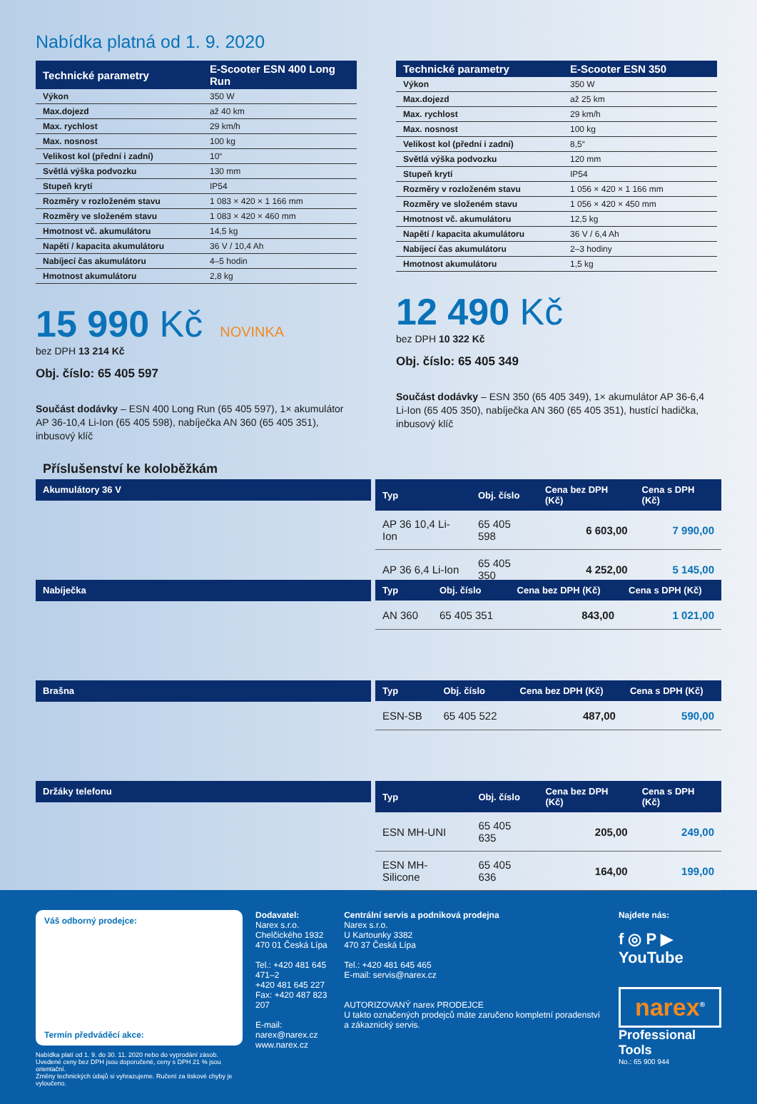Nabídka platná od 1. 9. 2020
| Technické parametry | E-Scooter ESN 400 Long Run |
| --- | --- |
| Výkon | 350 W |
| Max.dojezd | až 40 km |
| Max. rychlost | 29 km/h |
| Max. nosnost | 100 kg |
| Velikost kol (přední i zadní) | 10“ |
| Světlá výška podvozku | 130 mm |
| Stupeň krytí | IP54 |
| Rozměry v rozloženém stavu | 1 083 × 420 × 1 166 mm |
| Rozměry ve složeném stavu | 1 083 × 420 × 460 mm |
| Hmotnost vč. akumulátoru | 14,5 kg |
| Napětí / kapacita akumulátoru | 36 V / 10,4 Ah |
| Nabíjecí čas akumulátoru | 4–5 hodin |
| Hmotnost akumulátoru | 2,8 kg |
15 990 Kč NOVINKA
bez DPH 13 214 Kč
Obj. číslo: 65 405 597
Součást dodávky – ESN 400 Long Run (65 405 597), 1× akumulátor AP 36-10,4 Li-Ion (65 405 598), nabíječka AN 360 (65 405 351), inbusový klíč
| Technické parametry | E-Scooter ESN 350 |
| --- | --- |
| Výkon | 350 W |
| Max.dojezd | až 25 km |
| Max. rychlost | 29 km/h |
| Max. nosnost | 100 kg |
| Velikost kol (přední i zadní) | 8,5“ |
| Světlá výška podvozku | 120 mm |
| Stupeň krytí | IP54 |
| Rozměry v rozloženém stavu | 1 056 × 420 × 1 166 mm |
| Rozměry ve složeném stavu | 1 056 × 420 × 450 mm |
| Hmotnost vč. akumulátoru | 12,5 kg |
| Napětí / kapacita akumulátoru | 36 V / 6,4 Ah |
| Nabíjecí čas akumulátoru | 2–3 hodiny |
| Hmotnost akumulátoru | 1,5 kg |
12 490 Kč
bez DPH 10 322 Kč
Obj. číslo: 65 405 349
Součást dodávky – ESN 350 (65 405 349), 1× akumulátor AP 36-6,4 Li-Ion (65 405 350), nabíječka AN 360 (65 405 351), hustící hadička, inbusový klíč
Příslušenství ke koloběžkám
Akumulátory 36 V
| Typ | Obj. číslo | Cena bez DPH (Kč) | Cena s DPH (Kč) |
| --- | --- | --- | --- |
| AP 36 10,4 Li-Ion | 65 405 598 | 6 603,00 | 7 990,00 |
| AP 36 6,4 Li-Ion | 65 405 350 | 4 252,00 | 5 145,00 |
Nabíječka
| Typ | Obj. číslo | Cena bez DPH (Kč) | Cena s DPH (Kč) |
| --- | --- | --- | --- |
| AN 360 | 65 405 351 | 843,00 | 1 021,00 |
Brašna
| Typ | Obj. číslo | Cena bez DPH (Kč) | Cena s DPH (Kč) |
| --- | --- | --- | --- |
| ESN-SB | 65 405 522 | 487,00 | 590,00 |
Držáky telefonu
| Typ | Obj. číslo | Cena bez DPH (Kč) | Cena s DPH (Kč) |
| --- | --- | --- | --- |
| ESN MH-UNI | 65 405 635 | 205,00 | 249,00 |
| ESN MH-Silicone | 65 405 636 | 164,00 | 199,00 |
Váš odborný prodejce:
Termín předváděcí akce:
Nabídka platí od 1. 9. do 30. 11. 2020 nebo do vyprodání zásob.
Uvedené ceny bez DPH jsou doporučené, ceny s DPH 21 % jsou orientační.
Změny technických údajů si vyhrazujeme. Ručení za tiskové chyby je vyloučeno.
Dodavatel:
Narex s.r.o.
Chelčického 1932
470 01 Česká Lípa
Tel.: +420 481 645 471–2
+420 481 645 227
Fax: +420 487 823 207
E-mail: narex@narex.cz
www.narex.cz
Centrální servis a podniková prodejna
Narex s.r.o.
U Kartounky 3382
470 37 Česká Lípa
Tel.: +420 481 645 465
E-mail: servis@narex.cz
AUTORIZOVANÝ narex PRODEJCE
U takto označených prodejců máte zaručeno kompletní poradenství a zákaznický servis.
Najdete nás:
f ◎ P ▶ YouTube
narex<sup>®</sup>
Professional Tools
No.: 65 900 944